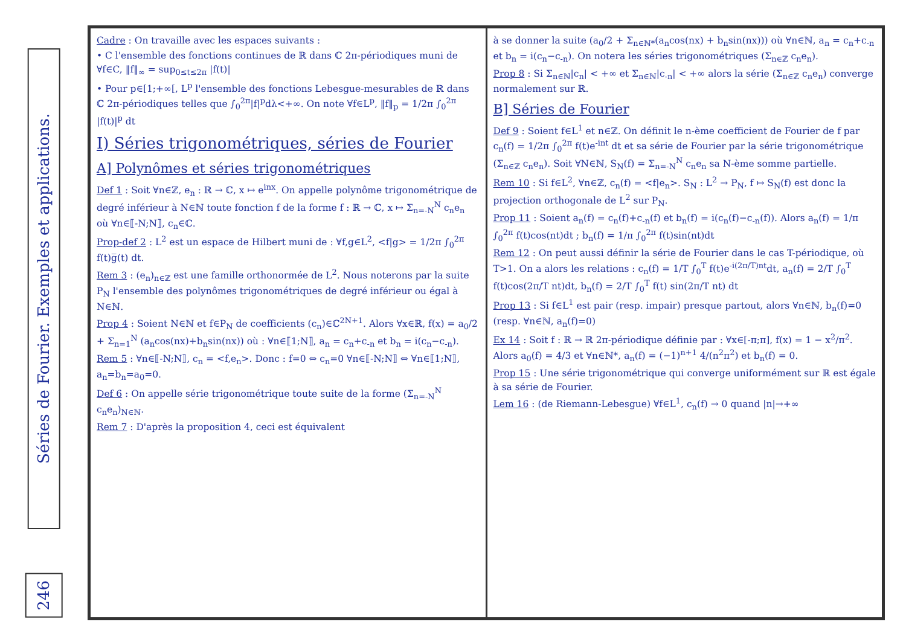Séries de Fourier. Exemples et applications.
246
Cadre : On travaille avec les espaces suivants :
• C l'ensemble des fonctions continues de ℝ dans ℂ 2π-périodiques muni de ∀f∈C, ‖f‖<sub>∞</sub> = sup<sub>0≤t≤2π</sub> |f(t)|
• Pour p∈[1;+∞[, L<sup>p</sup> l'ensemble des fonctions Lebesgue-mesurables de ℝ dans ℂ 2π-périodiques telles que ∫<sub>0</sub><sup>2π</sup>|f|<sup>p</sup>dλ<+∞. On note ∀f∈L<sup>p</sup>, ‖f‖<sub>p</sub> = 1/2π ∫<sub>0</sub><sup>2π</sup> |f(t)|<sup>p</sup> dt
I) Séries trigonométriques, séries de Fourier
A] Polynômes et séries trigonométriques
Def 1 : Soit ∀n∈ℤ, e<sub>n</sub> : ℝ → ℂ, x ↦ e<sup>inx</sup>. On appelle polynôme trigonométrique de degré inférieur à N∈ℕ toute fonction f de la forme f : ℝ → ℂ, x ↦ Σ<sub>n=-N</sub><sup>N</sup> c<sub>n</sub>e<sub>n</sub> où ∀n∈⟦-N;N⟧, c<sub>n</sub>∈ℂ.
Prop-def 2 : L<sup>2</sup> est un espace de Hilbert muni de : ∀f,g∈L<sup>2</sup>, <f|g> = 1/2π ∫<sub>0</sub><sup>2π</sup> f(t)g̅(t) dt.
Rem 3 : (e<sub>n</sub>)<sub>n∈ℤ</sub> est une famille orthonormée de L<sup>2</sup>. Nous noterons par la suite P<sub>N</sub> l'ensemble des polynômes trigonométriques de degré inférieur ou égal à N∈ℕ.
Prop 4 : Soient N∈ℕ et f∈P<sub>N</sub> de coefficients (c<sub>n</sub>)∈ℂ<sup>2N+1</sup>. Alors ∀x∈ℝ, f(x) = a<sub>0</sub>/2 + Σ<sub>n=1</sub><sup>N</sup> (a<sub>n</sub>cos(nx)+b<sub>n</sub>sin(nx)) où : ∀n∈⟦1;N⟧, a<sub>n</sub> = c<sub>n</sub>+c<sub>-n</sub> et b<sub>n</sub> = i(c<sub>n</sub>−c<sub>-n</sub>).
Rem 5 : ∀n∈⟦-N;N⟧, c<sub>n</sub> = <f,e<sub>n</sub>>. Donc : f=0 ⇔ c<sub>n</sub>=0 ∀n∈⟦-N;N⟧ ⇔ ∀n∈⟦1;N⟧, a<sub>n</sub>=b<sub>n</sub>=a<sub>0</sub>=0.
Def 6 : On appelle série trigonométrique toute suite de la forme (Σ<sub>n=-N</sub><sup>N</sup> c<sub>n</sub>e<sub>n</sub>)<sub>N∈ℕ</sub>.
Rem 7 : D'après la proposition 4, ceci est équivalent
à se donner la suite (a<sub>0</sub>/2 + Σ<sub>n∈ℕ*</sub>(a<sub>n</sub>cos(nx) + b<sub>n</sub>sin(nx))) où ∀n∈ℕ, a<sub>n</sub> = c<sub>n</sub>+c<sub>-n</sub> et b<sub>n</sub> = i(c<sub>n</sub>−c<sub>-n</sub>). On notera les séries trigonométriques (Σ<sub>n∈ℤ</sub> c<sub>n</sub>e<sub>n</sub>).
Prop 8 : Si Σ<sub>n∈ℕ</sub>|c<sub>n</sub>| < +∞ et Σ<sub>n∈ℕ</sub>|c<sub>-n</sub>| < +∞ alors la série (Σ<sub>n∈ℤ</sub> c<sub>n</sub>e<sub>n</sub>) converge normalement sur ℝ.
B] Séries de Fourier
Def 9 : Soient f∈L<sup>1</sup> et n∈ℤ. On définit le n-ème coefficient de Fourier de f par c<sub>n</sub>(f) = 1/2π ∫<sub>0</sub><sup>2π</sup> f(t)e<sup>-int</sup> dt et sa série de Fourier par la série trigonométrique (Σ<sub>n∈ℤ</sub> c<sub>n</sub>e<sub>n</sub>). Soit ∀N∈ℕ, S<sub>N</sub>(f) = Σ<sub>n=-N</sub><sup>N</sup> c<sub>n</sub>e<sub>n</sub> sa N-ème somme partielle.
Rem 10 : Si f∈L<sup>2</sup>, ∀n∈ℤ, c<sub>n</sub>(f) = <f|e<sub>n</sub>>. S<sub>N</sub> : L<sup>2</sup> → P<sub>N</sub>, f ↦ S<sub>N</sub>(f) est donc la projection orthogonale de L<sup>2</sup> sur P<sub>N</sub>.
Prop 11 : Soient a<sub>n</sub>(f) = c<sub>n</sub>(f)+c<sub>-n</sub>(f) et b<sub>n</sub>(f) = i(c<sub>n</sub>(f)−c<sub>-n</sub>(f)). Alors a<sub>n</sub>(f) = 1/π ∫<sub>0</sub><sup>2π</sup> f(t)cos(nt)dt ; b<sub>n</sub>(f) = 1/π ∫<sub>0</sub><sup>2π</sup> f(t)sin(nt)dt
Rem 12 : On peut aussi définir la série de Fourier dans le cas T-périodique, où T>1. On a alors les relations : c<sub>n</sub>(f) = 1/T ∫<sub>0</sub><sup>T</sup> f(t)e<sup>-i(2π/T)nt</sup>dt, a<sub>n</sub>(f) = 2/T ∫<sub>0</sub><sup>T</sup> f(t)cos(2π/T nt)dt, b<sub>n</sub>(f) = 2/T ∫<sub>0</sub><sup>T</sup> f(t) sin(2π/T nt) dt
Prop 13 : Si f∈L<sup>1</sup> est pair (resp. impair) presque partout, alors ∀n∈ℕ, b<sub>n</sub>(f)=0 (resp. ∀n∈ℕ, a<sub>n</sub>(f)=0)
Ex 14 : Soit f : ℝ → ℝ 2π-périodique définie par : ∀x∈[-π;π], f(x) = 1 − x<sup>2</sup>/π<sup>2</sup>. Alors a<sub>0</sub>(f) = 4/3 et ∀n∈ℕ*, a<sub>n</sub>(f) = (−1)<sup>n+1</sup> 4/(n<sup>2</sup>π<sup>2</sup>) et b<sub>n</sub>(f) = 0.
Prop 15 : Une série trigonométrique qui converge uniformément sur ℝ est égale à sa série de Fourier.
Lem 16 : (de Riemann-Lebesgue) ∀f∈L<sup>1</sup>, c<sub>n</sub>(f) → 0 quand |n|→+∞